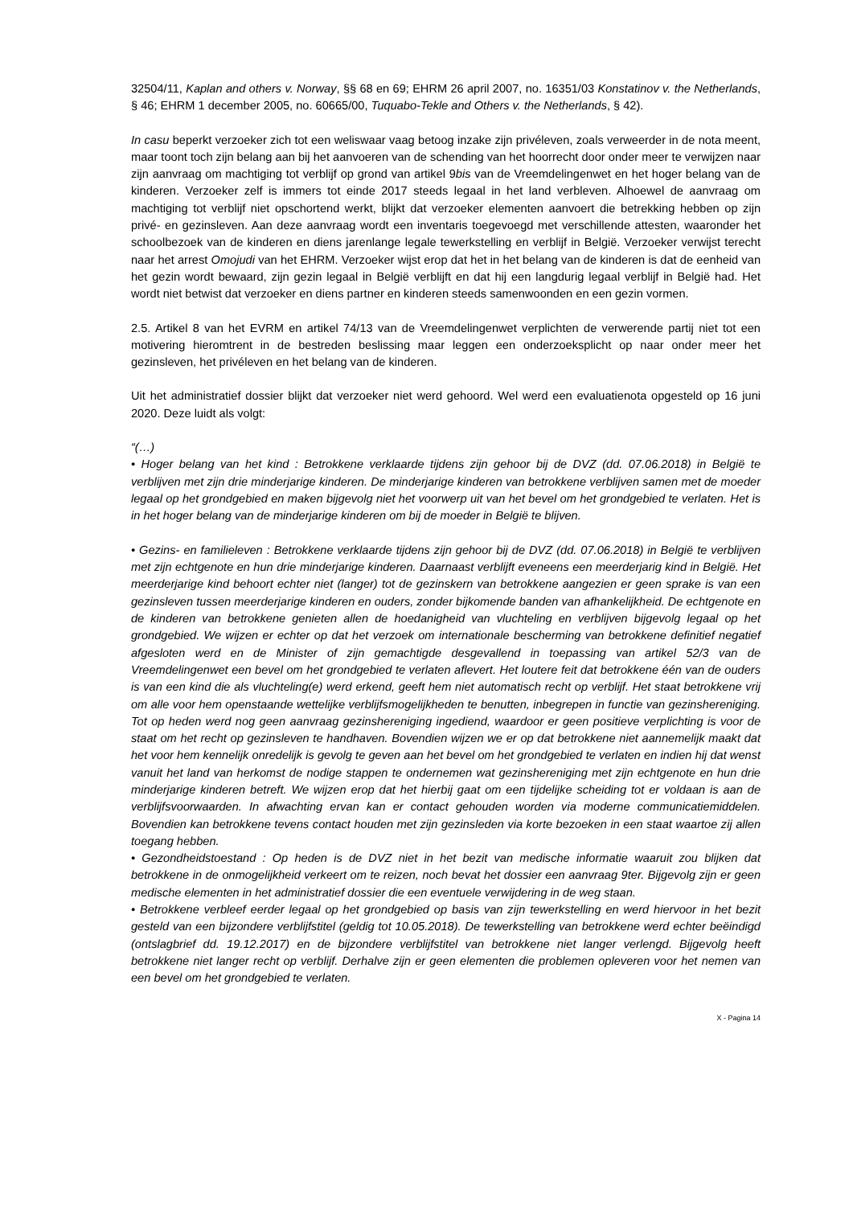32504/11, Kaplan and others v. Norway, §§ 68 en 69; EHRM 26 april 2007, no. 16351/03 Konstatinov v. the Netherlands, § 46; EHRM 1 december 2005, no. 60665/00, Tuquabo-Tekle and Others v. the Netherlands, § 42).
In casu beperkt verzoeker zich tot een weliswaar vaag betoog inzake zijn privéleven, zoals verweerder in de nota meent, maar toont toch zijn belang aan bij het aanvoeren van de schending van het hoorrecht door onder meer te verwijzen naar zijn aanvraag om machtiging tot verblijf op grond van artikel 9bis van de Vreemdelingenwet en het hoger belang van de kinderen. Verzoeker zelf is immers tot einde 2017 steeds legaal in het land verbleven. Alhoewel de aanvraag om machtiging tot verblijf niet opschortend werkt, blijkt dat verzoeker elementen aanvoert die betrekking hebben op zijn privé- en gezinsleven. Aan deze aanvraag wordt een inventaris toegevoegd met verschillende attesten, waaronder het schoolbezoek van de kinderen en diens jarenlange legale tewerkstelling en verblijf in België. Verzoeker verwijst terecht naar het arrest Omojudi van het EHRM. Verzoeker wijst erop dat het in het belang van de kinderen is dat de eenheid van het gezin wordt bewaard, zijn gezin legaal in België verblijft en dat hij een langdurig legaal verblijf in België had. Het wordt niet betwist dat verzoeker en diens partner en kinderen steeds samenwoonden en een gezin vormen.
2.5. Artikel 8 van het EVRM en artikel 74/13 van de Vreemdelingenwet verplichten de verwerende partij niet tot een motivering hieromtrent in de bestreden beslissing maar leggen een onderzoeksplicht op naar onder meer het gezinsleven, het privéleven en het belang van de kinderen.
Uit het administratief dossier blijkt dat verzoeker niet werd gehoord. Wel werd een evaluatienota opgesteld op 16 juni 2020. Deze luidt als volgt:
“(…)
• Hoger belang van het kind : Betrokkene verklaarde tijdens zijn gehoor bij de DVZ (dd. 07.06.2018) in België te verblijven met zijn drie minderjarige kinderen. De minderjarige kinderen van betrokkene verblijven samen met de moeder legaal op het grondgebied en maken bijgevolg niet het voorwerp uit van het bevel om het grondgebied te verlaten. Het is in het hoger belang van de minderjarige kinderen om bij de moeder in België te blijven.
• Gezins- en familieleven : Betrokkene verklaarde tijdens zijn gehoor bij de DVZ (dd. 07.06.2018) in België te verblijven met zijn echtgenote en hun drie minderjarige kinderen. Daarnaast verblijft eveneens een meerderjarig kind in België. Het meerderjarige kind behoort echter niet (langer) tot de gezinskern van betrokkene aangezien er geen sprake is van een gezinsleven tussen meerderjarige kinderen en ouders, zonder bijkomende banden van afhankelijkheid. De echtgenote en de kinderen van betrokkene genieten allen de hoedanigheid van vluchteling en verblijven bijgevolg legaal op het grondgebied. We wijzen er echter op dat het verzoek om internationale bescherming van betrokkene definitief negatief afgesloten werd en de Minister of zijn gemachtigde desgevallend in toepassing van artikel 52/3 van de Vreemdelingenwet een bevel om het grondgebied te verlaten aflevert. Het loutere feit dat betrokkene één van de ouders is van een kind die als vluchteling(e) werd erkend, geeft hem niet automatisch recht op verblijf. Het staat betrokkene vrij om alle voor hem openstaande wettelijke verblijfsmogelijkheden te benutten, inbegrepen in functie van gezinshereniging. Tot op heden werd nog geen aanvraag gezinshereniging ingediend, waardoor er geen positieve verplichting is voor de staat om het recht op gezinsleven te handhaven. Bovendien wijzen we er op dat betrokkene niet aannemelijk maakt dat het voor hem kennelijk onredelijk is gevolg te geven aan het bevel om het grondgebied te verlaten en indien hij dat wenst vanuit het land van herkomst de nodige stappen te ondernemen wat gezinshereniging met zijn echtgenote en hun drie minderjarige kinderen betreft. We wijzen erop dat het hierbij gaat om een tijdelijke scheiding tot er voldaan is aan de verblijfsvoorwaarden. In afwachting ervan kan er contact gehouden worden via moderne communicatiemiddelen. Bovendien kan betrokkene tevens contact houden met zijn gezinsleden via korte bezoeken in een staat waartoe zij allen toegang hebben.
• Gezondheidstoestand : Op heden is de DVZ niet in het bezit van medische informatie waaruit zou blijken dat betrokkene in de onmogelijkheid verkeert om te reizen, noch bevat het dossier een aanvraag 9ter. Bijgevolg zijn er geen medische elementen in het administratief dossier die een eventuele verwijdering in de weg staan.
• Betrokkene verbleef eerder legaal op het grondgebied op basis van zijn tewerkstelling en werd hiervoor in het bezit gesteld van een bijzondere verblijfstitel (geldig tot 10.05.2018). De tewerkstelling van betrokkene werd echter beëindigd (ontslagbrief dd. 19.12.2017) en de bijzondere verblijfstitel van betrokkene niet langer verlengd. Bijgevolg heeft betrokkene niet langer recht op verblijf. Derhalve zijn er geen elementen die problemen opleveren voor het nemen van een bevel om het grondgebied te verlaten.
X - Pagina 14